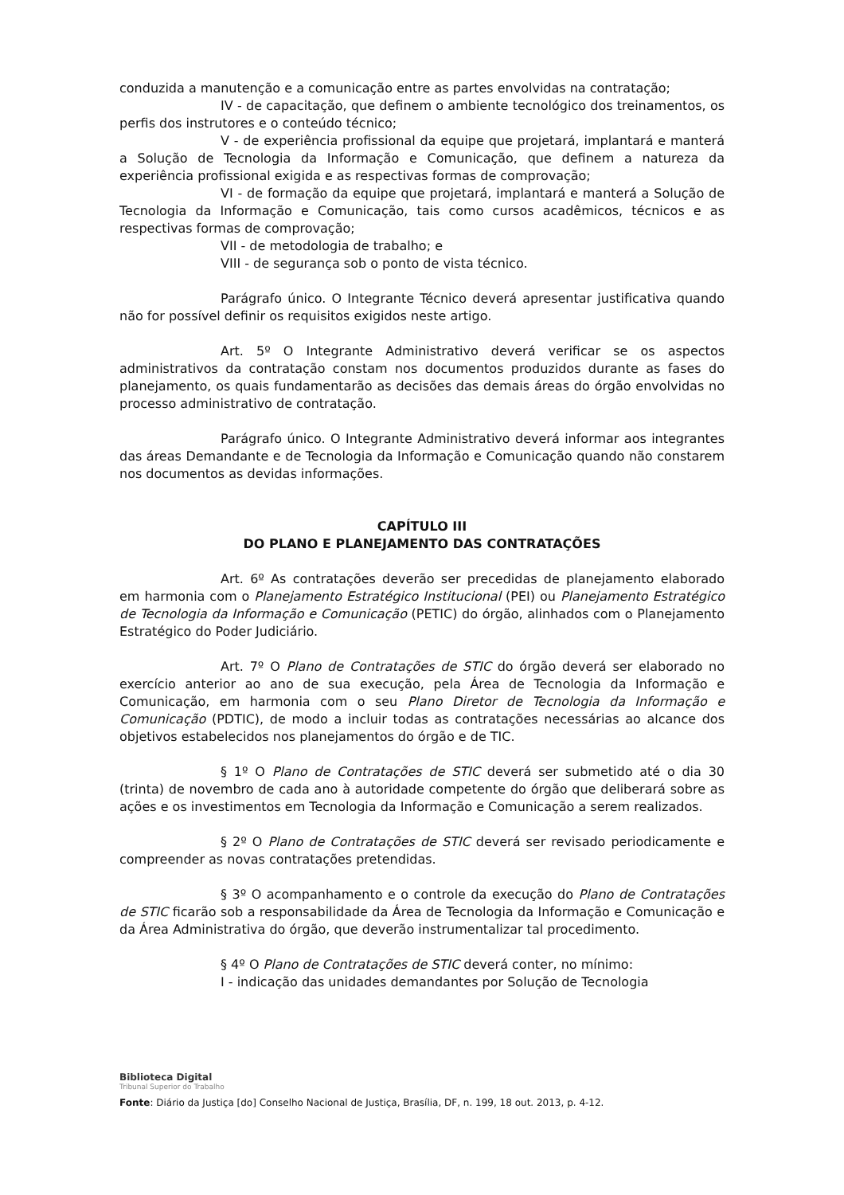conduzida a manutenção e a comunicação entre as partes envolvidas na contratação;
IV - de capacitação, que definem o ambiente tecnológico dos treinamentos, os perfis dos instrutores e o conteúdo técnico;
V - de experiência profissional da equipe que projetará, implantará e manterá a Solução de Tecnologia da Informação e Comunicação, que definem a natureza da experiência profissional exigida e as respectivas formas de comprovação;
VI - de formação da equipe que projetará, implantará e manterá a Solução de Tecnologia da Informação e Comunicação, tais como cursos acadêmicos, técnicos e as respectivas formas de comprovação;
VII - de metodologia de trabalho; e
VIII - de segurança sob o ponto de vista técnico.
Parágrafo único. O Integrante Técnico deverá apresentar justificativa quando não for possível definir os requisitos exigidos neste artigo.
Art. 5º O Integrante Administrativo deverá verificar se os aspectos administrativos da contratação constam nos documentos produzidos durante as fases do planejamento, os quais fundamentarão as decisões das demais áreas do órgão envolvidas no processo administrativo de contratação.
Parágrafo único. O Integrante Administrativo deverá informar aos integrantes das áreas Demandante e de Tecnologia da Informação e Comunicação quando não constarem nos documentos as devidas informações.
CAPÍTULO III
DO PLANO E PLANEJAMENTO DAS CONTRATAÇÕES
Art. 6º As contratações deverão ser precedidas de planejamento elaborado em harmonia com o Planejamento Estratégico Institucional (PEI) ou Planejamento Estratégico de Tecnologia da Informação e Comunicação (PETIC) do órgão, alinhados com o Planejamento Estratégico do Poder Judiciário.
Art. 7º O Plano de Contratações de STIC do órgão deverá ser elaborado no exercício anterior ao ano de sua execução, pela Área de Tecnologia da Informação e Comunicação, em harmonia com o seu Plano Diretor de Tecnologia da Informação e Comunicação (PDTIC), de modo a incluir todas as contratações necessárias ao alcance dos objetivos estabelecidos nos planejamentos do órgão e de TIC.
§ 1º O Plano de Contratações de STIC deverá ser submetido até o dia 30 (trinta) de novembro de cada ano à autoridade competente do órgão que deliberará sobre as ações e os investimentos em Tecnologia da Informação e Comunicação a serem realizados.
§ 2º O Plano de Contratações de STIC deverá ser revisado periodicamente e compreender as novas contratações pretendidas.
§ 3º O acompanhamento e o controle da execução do Plano de Contratações de STIC ficarão sob a responsabilidade da Área de Tecnologia da Informação e Comunicação e da Área Administrativa do órgão, que deverão instrumentalizar tal procedimento.
§ 4º O Plano de Contratações de STIC deverá conter, no mínimo:
I - indicação das unidades demandantes por Solução de Tecnologia
Biblioteca Digital
Tribunal Superior do Trabalho
Fonte: Diário da Justiça [do] Conselho Nacional de Justiça, Brasília, DF, n. 199, 18 out. 2013, p. 4-12.